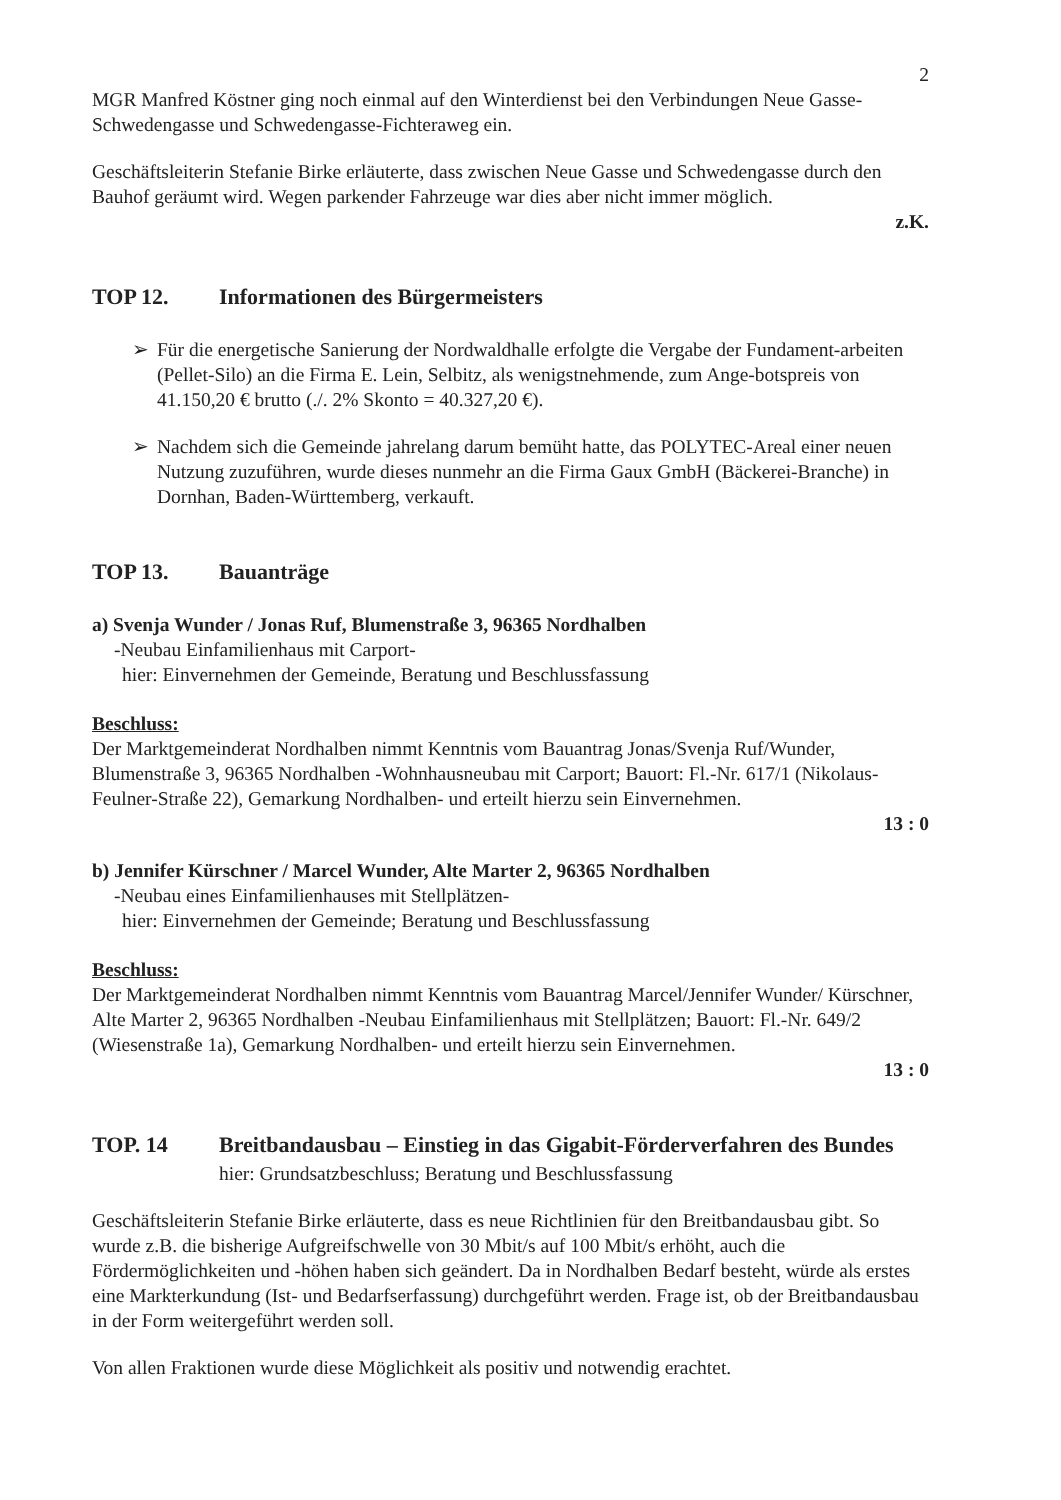2
MGR Manfred Köstner ging noch einmal auf den Winterdienst bei den Verbindungen Neue Gasse-Schwedengasse und Schwedengasse-Fichteraweg ein.
Geschäftsleiterin Stefanie Birke erläuterte, dass zwischen Neue Gasse und Schwedengasse durch den Bauhof geräumt wird. Wegen parkender Fahrzeuge war dies aber nicht immer möglich.
z.K.
TOP 12. Informationen des Bürgermeisters
➢ Für die energetische Sanierung der Nordwaldhalle erfolgte die Vergabe der Fundament-arbeiten (Pellet-Silo) an die Firma E. Lein, Selbitz, als wenigstnehmende, zum Ange-botspreis von 41.150,20 € brutto (./. 2% Skonto = 40.327,20 €).
➢ Nachdem sich die Gemeinde jahrelang darum bemüht hatte, das POLYTEC-Areal einer neuen Nutzung zuzuführen, wurde dieses nunmehr an die Firma Gaux GmbH (Bäckerei-Branche) in Dornhan, Baden-Württemberg, verkauft.
TOP 13. Bauanträge
a) Svenja Wunder / Jonas Ruf, Blumenstraße 3, 96365 Nordhalben
-Neubau Einfamilienhaus mit Carport-
hier: Einvernehmen der Gemeinde, Beratung und Beschlussfassung
Beschluss:
Der Marktgemeinderat Nordhalben nimmt Kenntnis vom Bauantrag Jonas/Svenja Ruf/Wunder, Blumenstraße 3, 96365 Nordhalben -Wohnhausneubau mit Carport; Bauort: Fl.-Nr. 617/1 (Nikolaus-Feulner-Straße 22), Gemarkung Nordhalben- und erteilt hierzu sein Einvernehmen.
13 : 0
b) Jennifer Kürschner / Marcel Wunder, Alte Marter 2, 96365 Nordhalben
-Neubau eines Einfamilienhauses mit Stellplätzen-
hier: Einvernehmen der Gemeinde; Beratung und Beschlussfassung
Beschluss:
Der Marktgemeinderat Nordhalben nimmt Kenntnis vom Bauantrag Marcel/Jennifer Wunder/ Kürschner, Alte Marter 2, 96365 Nordhalben -Neubau Einfamilienhaus mit Stellplätzen; Bauort: Fl.-Nr. 649/2 (Wiesenstraße 1a), Gemarkung Nordhalben- und erteilt hierzu sein Einvernehmen.
13 : 0
TOP. 14 Breitbandausbau – Einstieg in das Gigabit-Förderverfahren des Bundes
hier: Grundsatzbeschluss; Beratung und Beschlussfassung
Geschäftsleiterin Stefanie Birke erläuterte, dass es neue Richtlinien für den Breitbandausbau gibt. So wurde z.B. die bisherige Aufgreifschwelle von 30 Mbit/s auf 100 Mbit/s erhöht, auch die Fördermöglichkeiten und -höhen haben sich geändert. Da in Nordhalben Bedarf besteht, würde als erstes eine Markterkundung (Ist- und Bedarfserfassung) durchgeführt werden. Frage ist, ob der Breitbandausbau in der Form weitergeführt werden soll.
Von allen Fraktionen wurde diese Möglichkeit als positiv und notwendig erachtet.